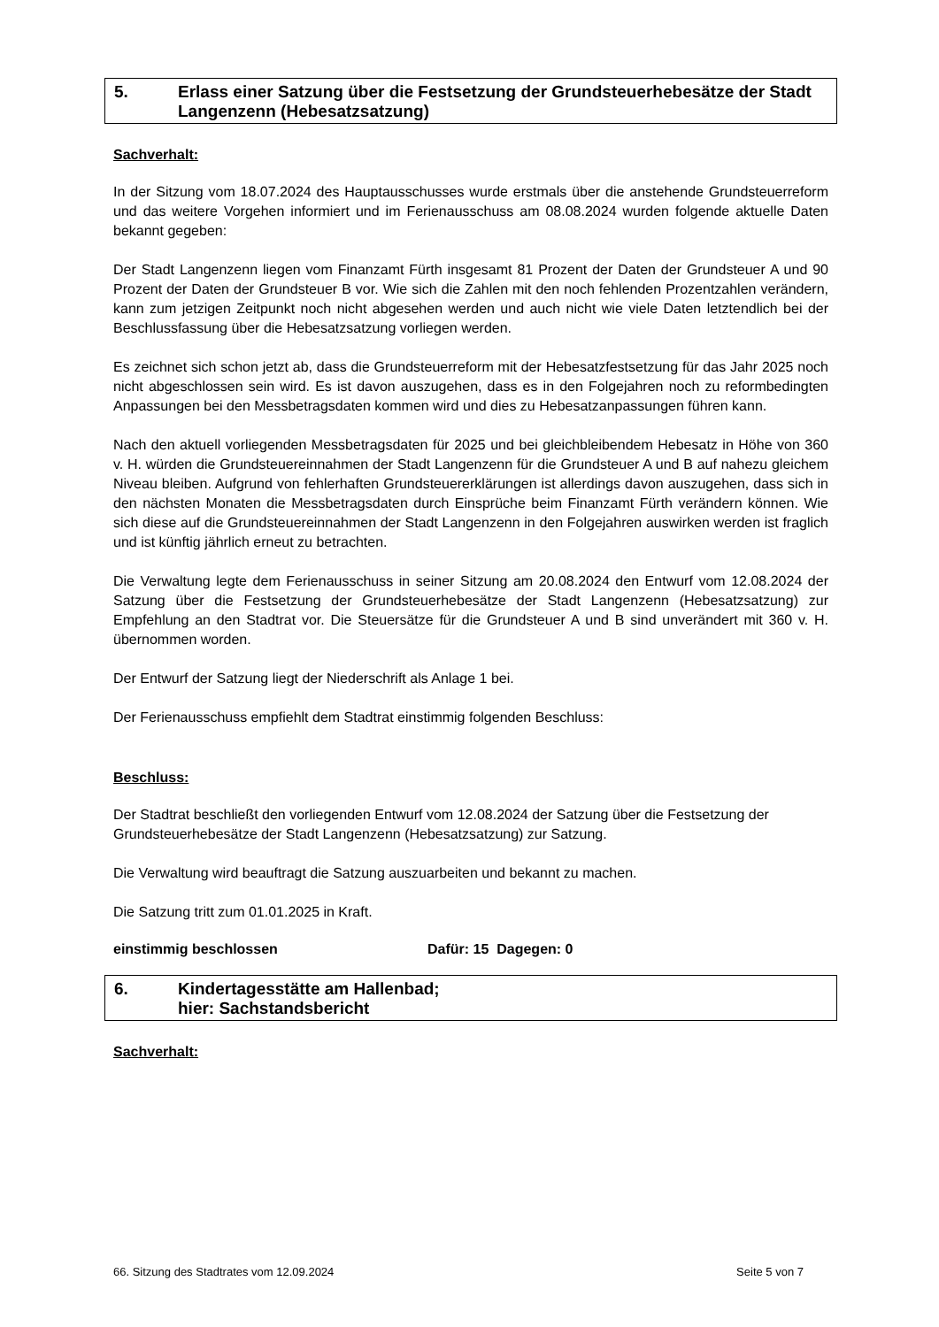5. Erlass einer Satzung über die Festsetzung der Grundsteuerhebesätze der Stadt Langenzenn (Hebesatzsatzung)
Sachverhalt:
In der Sitzung vom 18.07.2024 des Hauptausschusses wurde erstmals über die anstehende Grundsteuerreform und das weitere Vorgehen informiert und im Ferienausschuss am 08.08.2024 wurden folgende aktuelle Daten bekannt gegeben:
Der Stadt Langenzenn liegen vom Finanzamt Fürth insgesamt 81 Prozent der Daten der Grundsteuer A und 90 Prozent der Daten der Grundsteuer B vor. Wie sich die Zahlen mit den noch fehlenden Prozentzahlen verändern, kann zum jetzigen Zeitpunkt noch nicht abgesehen werden und auch nicht wie viele Daten letztendlich bei der Beschlussfassung über die Hebesatzsatzung vorliegen werden.
Es zeichnet sich schon jetzt ab, dass die Grundsteuerreform mit der Hebesatzfestsetzung für das Jahr 2025 noch nicht abgeschlossen sein wird. Es ist davon auszugehen, dass es in den Folgejahren noch zu reformbedingten Anpassungen bei den Messbetragsdaten kommen wird und dies zu Hebesatzanpassungen führen kann.
Nach den aktuell vorliegenden Messbetragsdaten für 2025 und bei gleichbleibendem Hebesatz in Höhe von 360 v. H. würden die Grundsteuereinnahmen der Stadt Langenzenn für die Grundsteuer A und B auf nahezu gleichem Niveau bleiben. Aufgrund von fehlerhaften Grundsteuererklärungen ist allerdings davon auszugehen, dass sich in den nächsten Monaten die Messbetragsdaten durch Einsprüche beim Finanzamt Fürth verändern können. Wie sich diese auf die Grundsteuereinnahmen der Stadt Langenzenn in den Folgejahren auswirken werden ist fraglich und ist künftig jährlich erneut zu betrachten.
Die Verwaltung legte dem Ferienausschuss in seiner Sitzung am 20.08.2024 den Entwurf vom 12.08.2024 der Satzung über die Festsetzung der Grundsteuerhebesätze der Stadt Langenzenn (Hebesatzsatzung) zur Empfehlung an den Stadtrat vor. Die Steuersätze für die Grundsteuer A und B sind unverändert mit 360 v. H. übernommen worden.
Der Entwurf der Satzung liegt der Niederschrift als Anlage 1 bei.
Der Ferienausschuss empfiehlt dem Stadtrat einstimmig folgenden Beschluss:
Beschluss:
Der Stadtrat beschließt den vorliegenden Entwurf vom 12.08.2024 der Satzung über die Festsetzung der Grundsteuerhebesätze der Stadt Langenzenn (Hebesatzsatzung) zur Satzung.
Die Verwaltung wird beauftragt die Satzung auszuarbeiten und bekannt zu machen.
Die Satzung tritt zum 01.01.2025 in Kraft.
einstimmig beschlossen Dafür: 15 Dagegen: 0
6. Kindertagesstätte am Hallenbad;
hier: Sachstandsbericht
Sachverhalt:
66. Sitzung des Stadtrates vom 12.09.2024 Seite 5 von 7